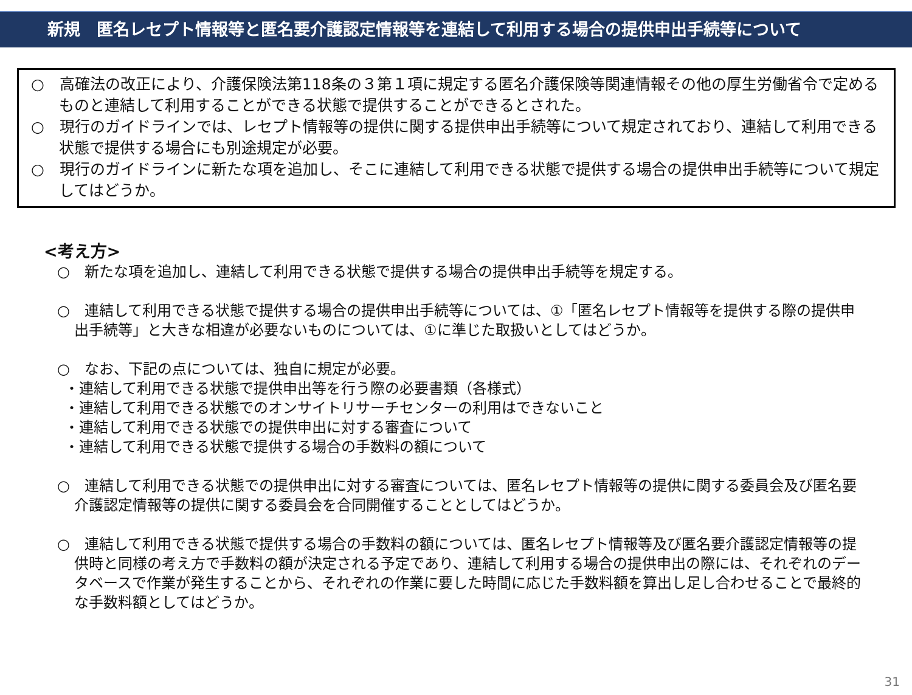新規　匿名レセプト情報等と匿名要介護認定情報等を連結して利用する場合の提供申出手続等について
○　高確法の改正により、介護保険法第118条の３第１項に規定する匿名介護保険等関連情報その他の厚生労働省令で定めるものと連結して利用することができる状態で提供することができるとされた。
○　現行のガイドラインでは、レセプト情報等の提供に関する提供申出手続等について規定されており、連結して利用できる状態で提供する場合にも別途規定が必要。
○　現行のガイドラインに新たな項を追加し、そこに連結して利用できる状態で提供する場合の提供申出手続等について規定してはどうか。
<考え方>
○　新たな項を追加し、連結して利用できる状態で提供する場合の提供申出手続等を規定する。
○　連結して利用できる状態で提供する場合の提供申出手続等については、①「匿名レセプト情報等を提供する際の提供申出手続等」と大きな相違が必要ないものについては、①に準じた取扱いとしてはどうか。
○　なお、下記の点については、独自に規定が必要。
・連結して利用できる状態で提供申出等を行う際の必要書類（各様式）
・連結して利用できる状態でのオンサイトリサーチセンターの利用はできないこと
・連結して利用できる状態での提供申出に対する審査について
・連結して利用できる状態で提供する場合の手数料の額について
○　連結して利用できる状態での提供申出に対する審査については、匿名レセプト情報等の提供に関する委員会及び匿名要介護認定情報等の提供に関する委員会を合同開催することとしてはどうか。
○　連結して利用できる状態で提供する場合の手数料の額については、匿名レセプト情報等及び匿名要介護認定情報等の提供時と同様の考え方で手数料の額が決定される予定であり、連結して利用する場合の提供申出の際には、それぞれのデータベースで作業が発生することから、それぞれの作業に要した時間に応じた手数料額を算出し足し合わせることで最終的な手数料額としてはどうか。
31